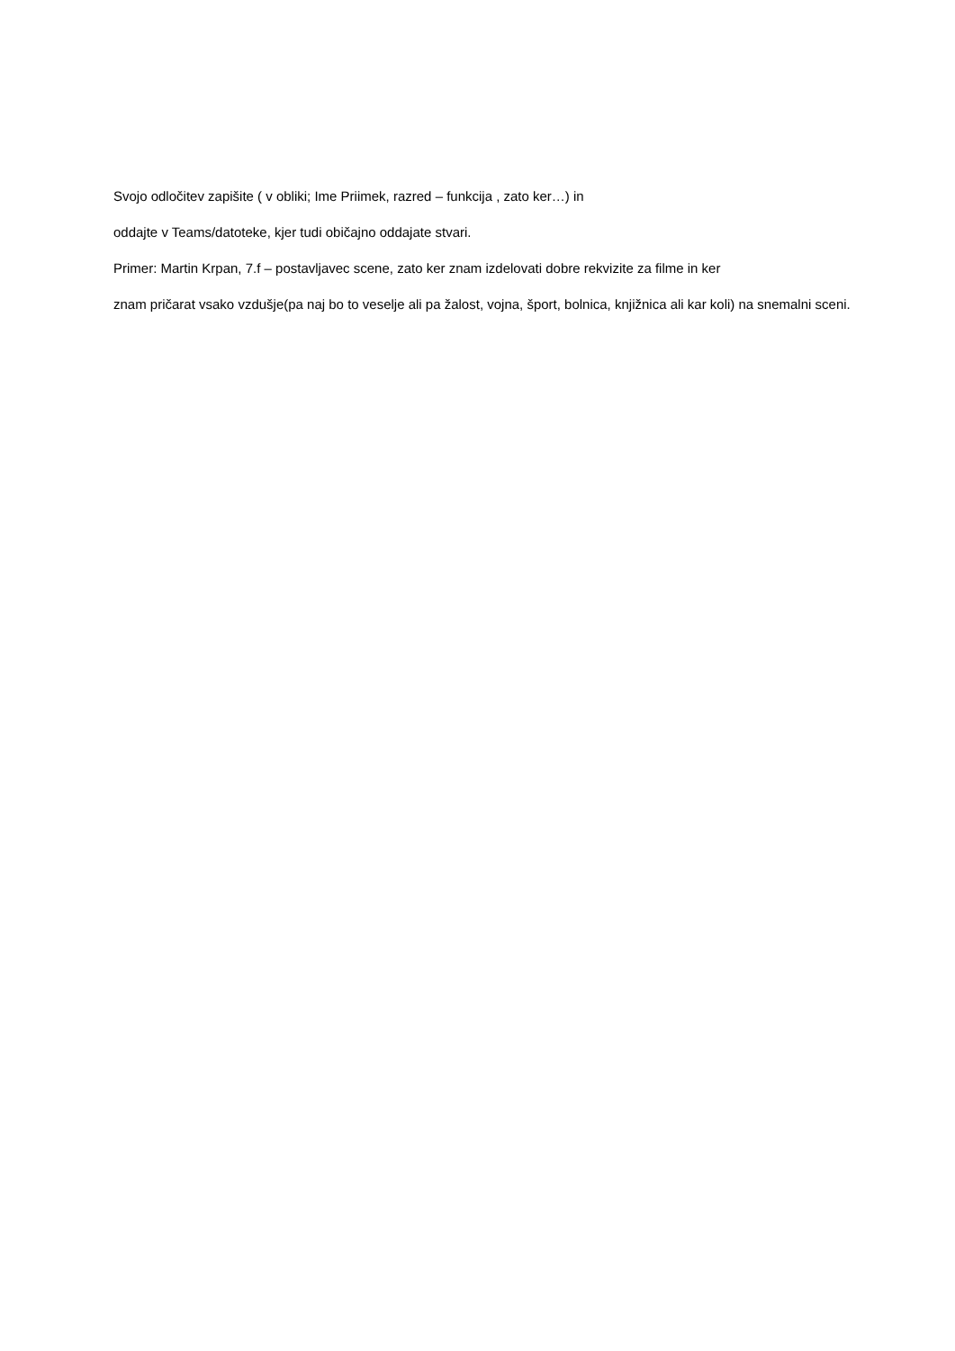Svojo odločitev zapišite ( v obliki; Ime Priimek, razred – funkcija , zato ker…) in
oddajte v Teams/datoteke, kjer tudi običajno oddajate stvari.
Primer: Martin Krpan, 7.f – postavljavec scene, zato ker znam izdelovati dobre rekvizite za filme in ker
znam pričarat vsako vzdušje(pa naj bo to veselje ali pa žalost, vojna, šport, bolnica, knjižnica ali kar koli) na snemalni sceni.